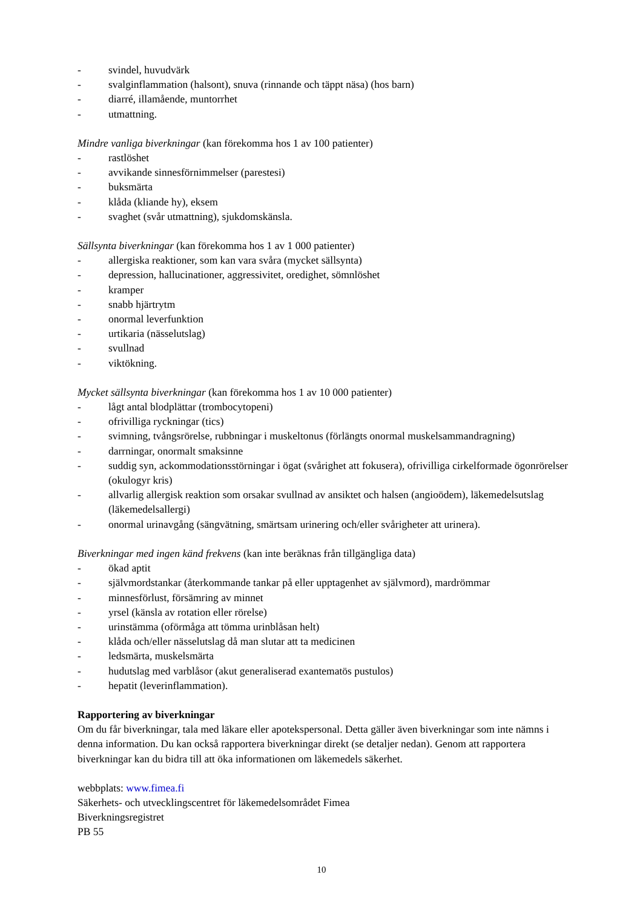- svindel, huvudvärk
- svalginflammation (halsont), snuva (rinnande och täppt näsa) (hos barn)
- diarré, illamående, muntorrhet
- utmattning.
Mindre vanliga biverkningar (kan förekomma hos 1 av 100 patienter)
- rastlöshet
- avvikande sinnesförnimmelser (parestesi)
- buksmärta
- klåda (kliande hy), eksem
- svaghet (svår utmattning), sjukdomskänsla.
Sällsynta biverkningar (kan förekomma hos 1 av 1 000 patienter)
- allergiska reaktioner, som kan vara svåra (mycket sällsynta)
- depression, hallucinationer, aggressivitet, oredighet, sömnlöshet
- kramper
- snabb hjärtrytm
- onormal leverfunktion
- urtikaria (nässelutslag)
- svullnad
- viktökning.
Mycket sällsynta biverkningar (kan förekomma hos 1 av 10 000 patienter)
- lågt antal blodplättar (trombocytopeni)
- ofrivilliga ryckningar (tics)
- svimning, tvångsrörelse, rubbningar i muskeltonus (förlängts onormal muskelsammandragning)
- darrningar, onormalt smaksinne
- suddig syn, ackommodationsstörningar i ögat (svårighet att fokusera), ofrivilliga cirkelformade ögonrörelser (okulogyr kris)
- allvarlig allergisk reaktion som orsakar svullnad av ansiktet och halsen (angioödem), läkemedelsutslag (läkemedelsallergi)
- onormal urinavgång (sängvätning, smärtsam urinering och/eller svårigheter att urinera).
Biverkningar med ingen känd frekvens (kan inte beräknas från tillgängliga data)
- ökad aptit
- självmordstankar (återkommande tankar på eller upptagenhet av självmord), mardrömmar
- minnesförlust, försämring av minnet
- yrsel (känsla av rotation eller rörelse)
- urinstämma (oförmåga att tömma urinblåsan helt)
- klåda och/eller nässelutslag då man slutar att ta medicinen
- ledsmärta, muskelsmärta
- hudutslag med varblåsor (akut generaliserad exantematös pustulos)
- hepatit (leverinflammation).
Rapportering av biverkningar
Om du får biverkningar, tala med läkare eller apotekspersonal. Detta gäller även biverkningar som inte nämns i denna information. Du kan också rapportera biverkningar direkt (se detaljer nedan). Genom att rapportera biverkningar kan du bidra till att öka informationen om läkemedels säkerhet.
webbplats: www.fimea.fi
Säkerhets- och utvecklingscentret för läkemedelsområdet Fimea
Biverkningsregistret
PB 55
10